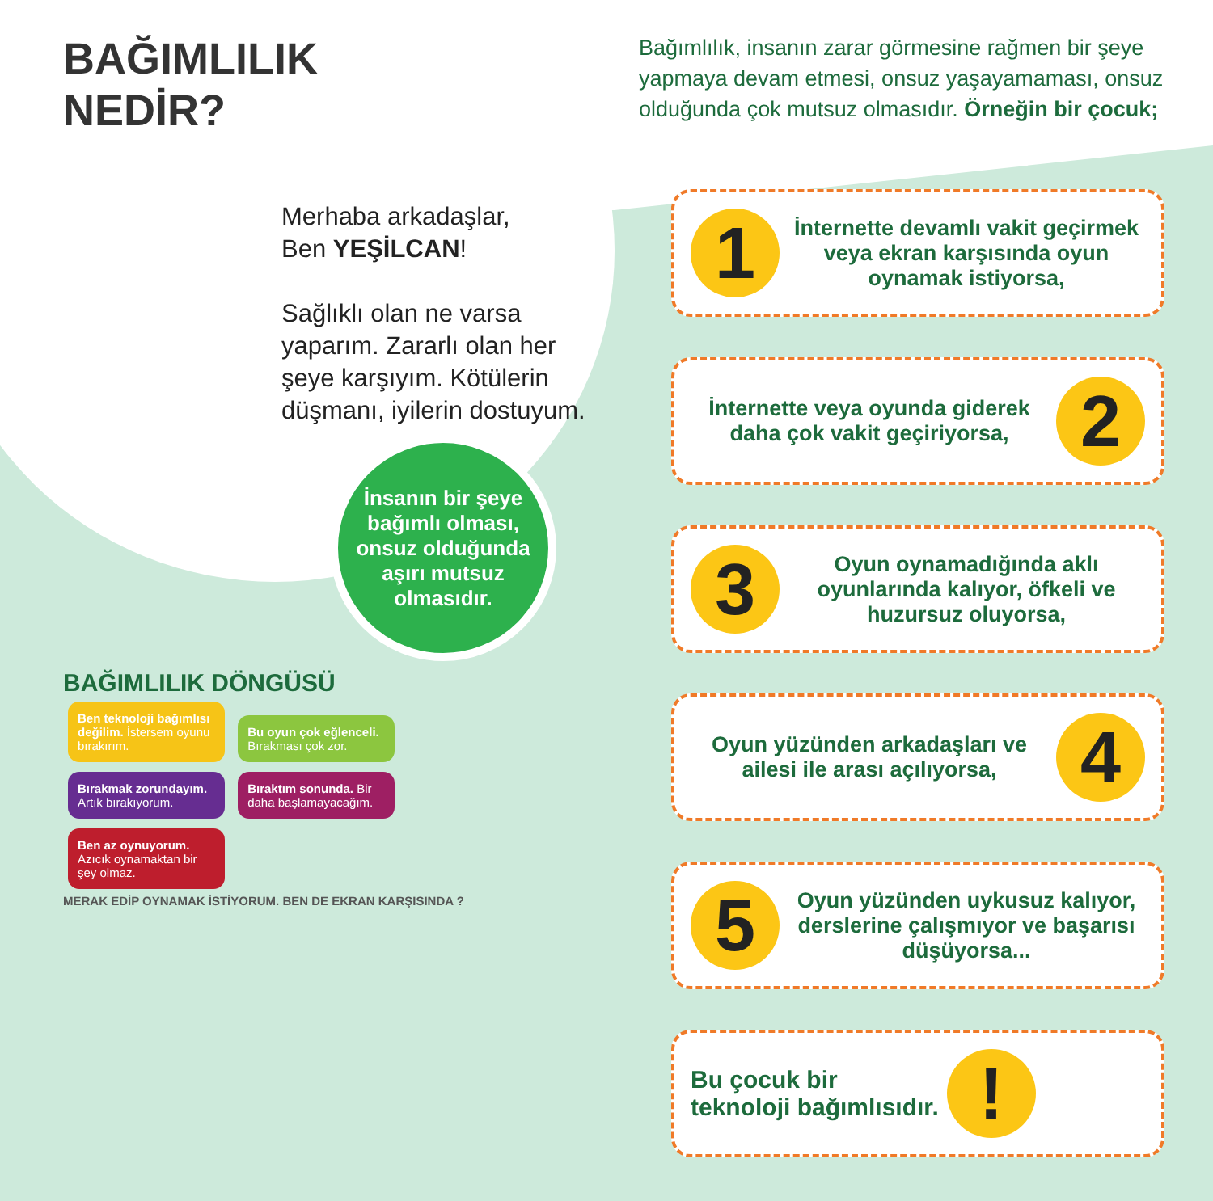BAĞIMLILIK
NEDİR?
Merhaba arkadaşlar,
Ben YEŞİLCAN!
Sağlıklı olan ne varsa yaparım. Zararlı olan her şeye karşıyım. Kötülerin düşmanı, iyilerin dostuyum.
İnsanın bir şeye bağımlı olması, onsuz olduğunda aşırı mutsuz olmasıdır.
BAĞIMLILIK DÖNGÜSÜ
Ben teknoloji bağımlısı değilim. İstersem oyunu bırakırım.
Bu oyun çok eğlenceli. Bırakması çok zor.
Bırakmak zorundayım. Artık bırakıyorum.
Bıraktım sonunda. Bir daha başlamayacağım.
Ben az oynuyorum. Azıcık oynamaktan bir şey olmaz.
MERAK EDİP OYNAMAK İSTİYORUM. BEN DE EKRAN KARŞISINDA ?
Bağımlılık, insanın zarar görmesine rağmen bir şeye yapmaya devam etmesi, onsuz yaşayamaması, onsuz olduğunda çok mutsuz olmasıdır. Örneğin bir çocuk;
1 İnternette devamlı vakit geçirmek veya ekran karşısında oyun oynamak istiyorsa,
İnternette veya oyunda giderek daha çok vakit geçiriyorsa, 2
3 Oyun oynamadığında aklı oyunlarında kalıyor, öfkeli ve huzursuz oluyorsa,
Oyun yüzünden arkadaşları ve ailesi ile arası açılıyorsa, 4
5 Oyun yüzünden uykusuz kalıyor, derslerine çalışmıyor ve başarısı düşüyorsa...
Bu çocuk bir
teknoloji bağımlısıdır.!